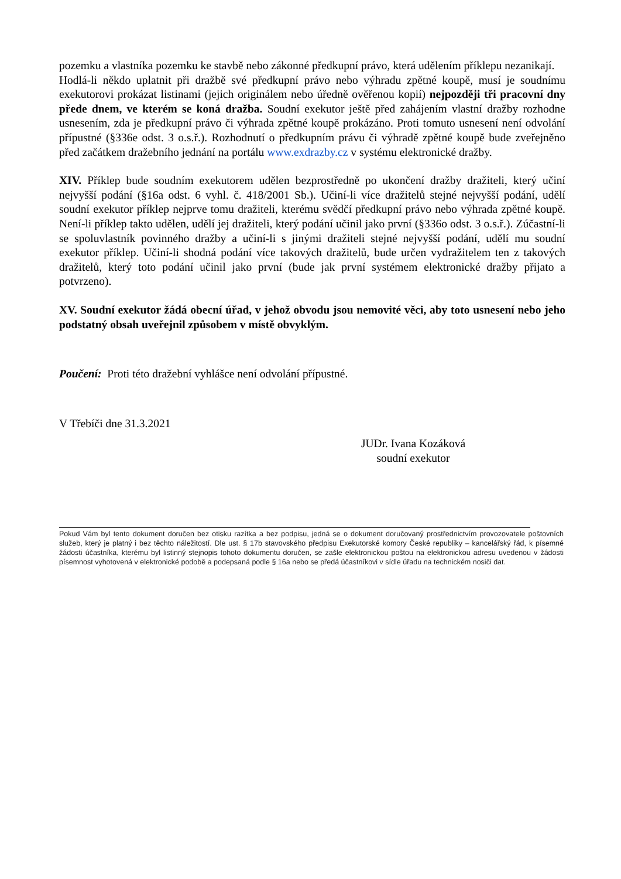pozemku a vlastníka pozemku ke stavbě nebo zákonné předkupní právo, která udělením příklepu nezanikají.
Hodlá-li někdo uplatnit při dražbě své předkupní právo nebo výhradu zpětné koupě, musí je soudnímu exekutorovi prokázat listinami (jejich originálem nebo úředně ověřenou kopií) nejpozději tři pracovní dny přede dnem, ve kterém se koná dražba. Soudní exekutor ještě před zahájením vlastní dražby rozhodne usnesením, zda je předkupní právo či výhrada zpětné koupě prokázáno. Proti tomuto usnesení není odvolání přípustné (§336e odst. 3 o.s.ř.). Rozhodnutí o předkupním právu či výhradě zpětné koupě bude zveřejněno před začátkem dražebního jednání na portálu www.exdrazby.cz v systému elektronické dražby.
XIV. Příklep bude soudním exekutorem udělen bezprostředně po ukončení dražby dražiteli, který učiní nejvyšší podání (§16a odst. 6 vyhl. č. 418/2001 Sb.). Učiní-li více dražitelů stejné nejvyšší podání, udělí soudní exekutor příklep nejprve tomu dražiteli, kterému svědčí předkupní právo nebo výhrada zpětné koupě. Není-li příklep takto udělen, udělí jej dražiteli, který podání učinil jako první (§336o odst. 3 o.s.ř.). Zúčastní-li se spoluvlastník povinného dražby a učiní-li s jinými dražiteli stejné nejvyšší podání, udělí mu soudní exekutor příklep. Učiní-li shodná podání více takových dražitelů, bude určen vydražitelem ten z takových dražitelů, který toto podání učinil jako první (bude jak první systémem elektronické dražby přijato a potvrzeno).
XV. Soudní exekutor žádá obecní úřad, v jehož obvodu jsou nemovité věci, aby toto usnesení nebo jeho podstatný obsah uveřejnil způsobem v místě obvyklým.
Poučení: Proti této dražební vyhlášce není odvolání přípustné.
V Třebíči dne 31.3.2021
JUDr. Ivana Kozáková
soudní exekutor
Pokud Vám byl tento dokument doručen bez otisku razítka a bez podpisu, jedná se o dokument doručovaný prostřednictvím provozovatele poštovních služeb, který je platný i bez těchto náležitostí. Dle ust. § 17b stavovského předpisu Exekutorské komory České republiky – kancelářský řád, k písemné žádosti účastníka, kterému byl listinný stejnopis tohoto dokumentu doručen, se zašle elektronickou poštou na elektronickou adresu uvedenou v žádosti písemnost vyhotovená v elektronické podobě a podepsaná podle § 16a nebo se předá účastníkovi v sídle úřadu na technickém nosiči dat.